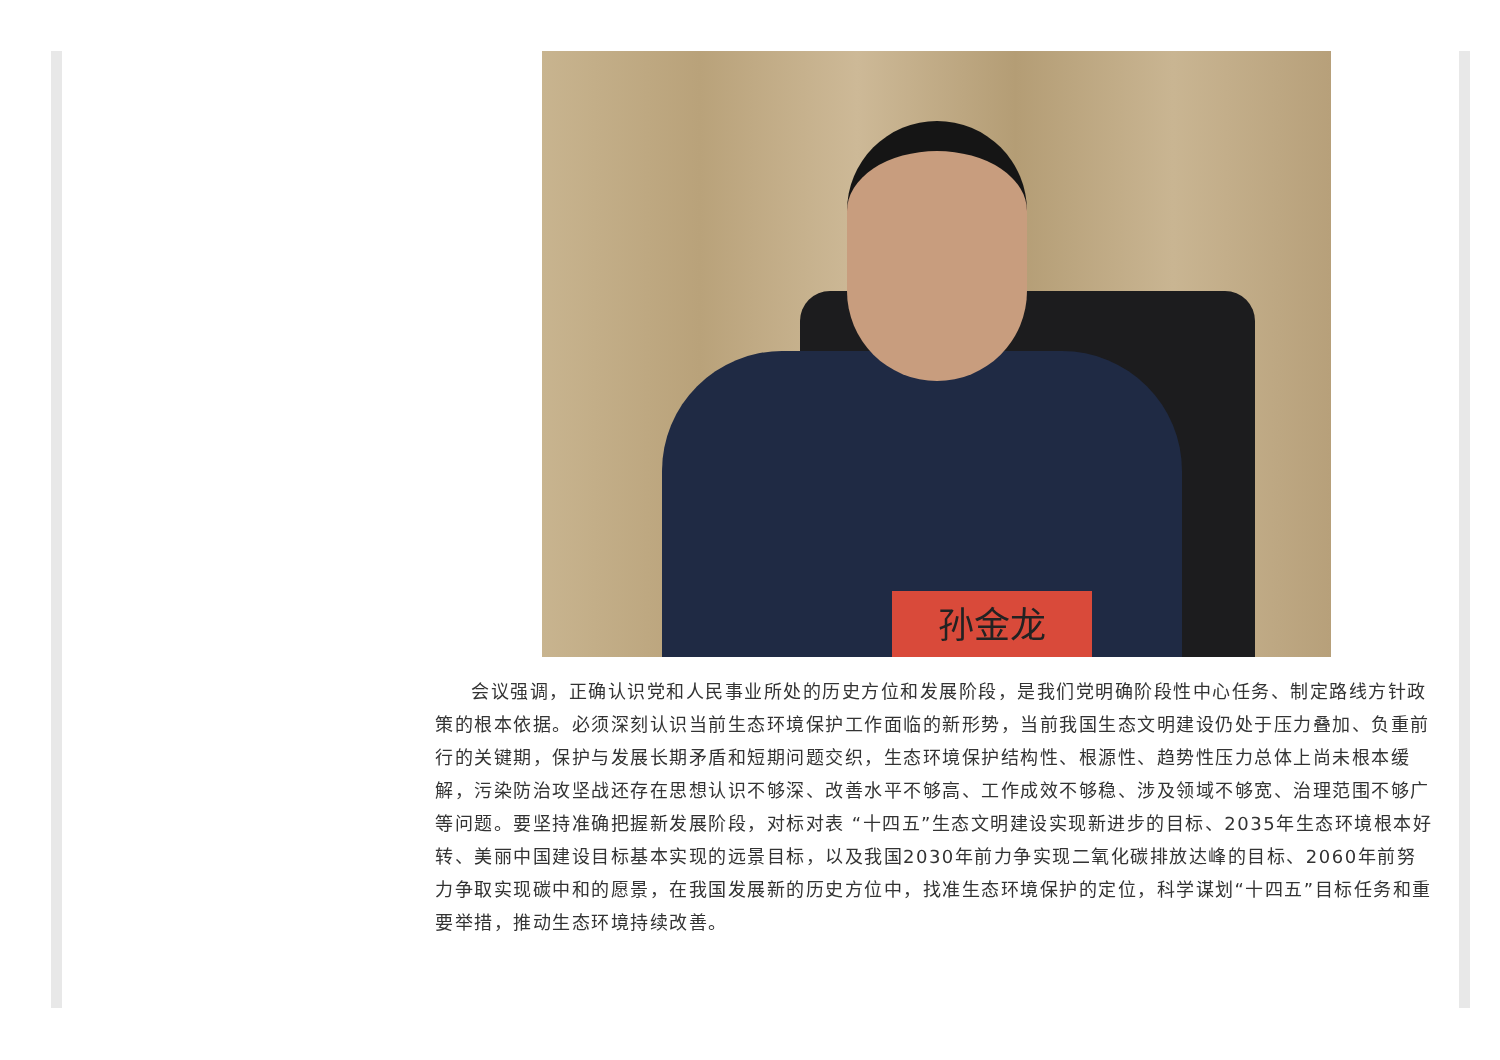孙金龙
会议强调，正确认识党和人民事业所处的历史方位和发展阶段，是我们党明确阶段性中心任务、制定路线方针政策的根本依据。必须深刻认识当前生态环境保护工作面临的新形势，当前我国生态文明建设仍处于压力叠加、负重前行的关键期，保护与发展长期矛盾和短期问题交织，生态环境保护结构性、根源性、趋势性压力总体上尚未根本缓解，污染防治攻坚战还存在思想认识不够深、改善水平不够高、工作成效不够稳、涉及领域不够宽、治理范围不够广等问题。要坚持准确把握新发展阶段，对标对表 “十四五”生态文明建设实现新进步的目标、2035年生态环境根本好转、美丽中国建设目标基本实现的远景目标，以及我国2030年前力争实现二氧化碳排放达峰的目标、2060年前努力争取实现碳中和的愿景，在我国发展新的历史方位中，找准生态环境保护的定位，科学谋划“十四五”目标任务和重要举措，推动生态环境持续改善。